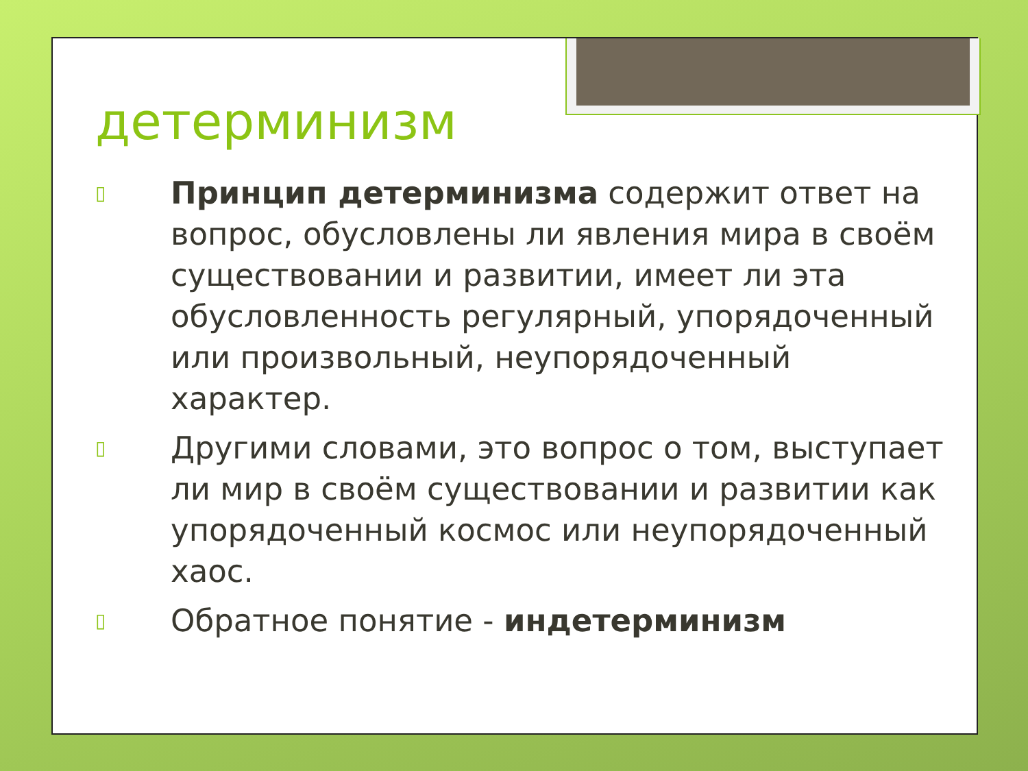детерминизм
▯ Принцип детерминизма содержит ответ на вопрос, обусловлены ли явления мира в своём существовании и развитии, имеет ли эта обусловленность регулярный, упорядоченный или произвольный, неупорядоченный характер.
▯ Другими словами, это вопрос о том, выступает ли мир в своём существовании и развитии как упорядоченный космос или неупорядоченный хаос.
▯ Обратное понятие - индетерминизм